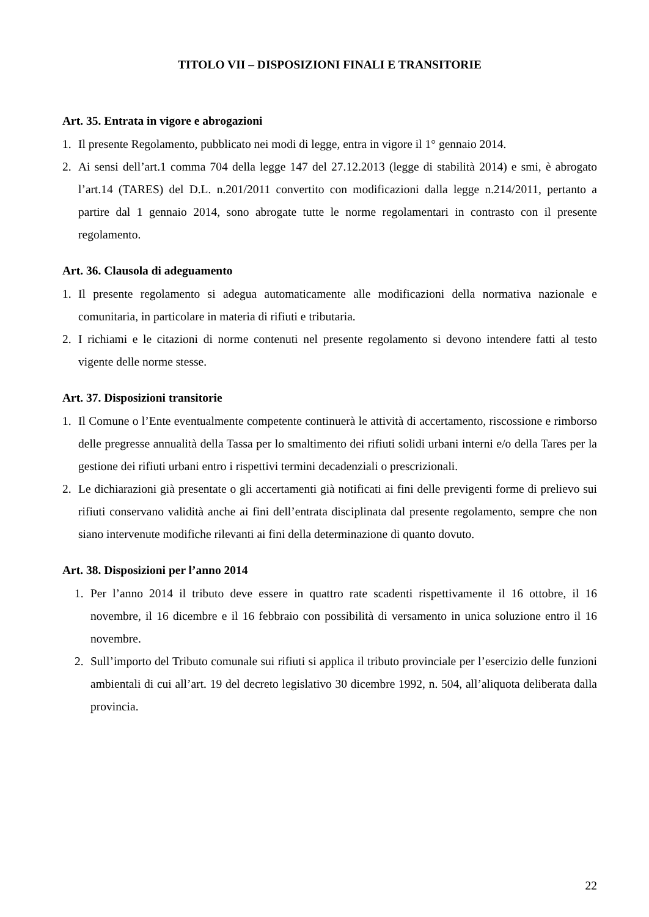TITOLO VII – DISPOSIZIONI FINALI E TRANSITORIE
Art. 35. Entrata in vigore e abrogazioni
1. Il presente Regolamento, pubblicato nei modi di legge, entra in vigore il 1° gennaio 2014.
2. Ai sensi dell’art.1 comma 704 della legge 147 del 27.12.2013 (legge di stabilità 2014) e smi, è abrogato l’art.14 (TARES) del D.L. n.201/2011 convertito con modificazioni dalla legge n.214/2011, pertanto a partire dal 1 gennaio 2014, sono abrogate tutte le norme regolamentari in contrasto con il presente regolamento.
Art. 36. Clausola di adeguamento
1. Il presente regolamento si adegua automaticamente alle modificazioni della normativa nazionale e comunitaria, in particolare in materia di rifiuti e tributaria.
2. I richiami e le citazioni di norme contenuti nel presente regolamento si devono intendere fatti al testo vigente delle norme stesse.
Art. 37. Disposizioni transitorie
1. Il Comune o l’Ente eventualmente competente continuerà le attività di accertamento, riscossione e rimborso delle pregresse annualità della Tassa per lo smaltimento dei rifiuti solidi urbani interni e/o della Tares per la gestione dei rifiuti urbani entro i rispettivi termini decadenziali o prescrizionali.
2. Le dichiarazioni già presentate o gli accertamenti già notificati ai fini delle previgenti forme di prelievo sui rifiuti conservano validità anche ai fini dell’entrata disciplinata dal presente regolamento, sempre che non siano intervenute modifiche rilevanti ai fini della determinazione di quanto dovuto.
Art. 38. Disposizioni per l’anno 2014
1. Per l’anno 2014 il tributo deve essere in quattro rate scadenti rispettivamente il 16 ottobre, il 16 novembre, il 16 dicembre e il 16 febbraio con possibilità di versamento in unica soluzione entro il 16 novembre.
2. Sull’importo del Tributo comunale sui rifiuti si applica il tributo provinciale per l’esercizio delle funzioni ambientali di cui all’art. 19 del decreto legislativo 30 dicembre 1992, n. 504, all’aliquota deliberata dalla provincia.
22